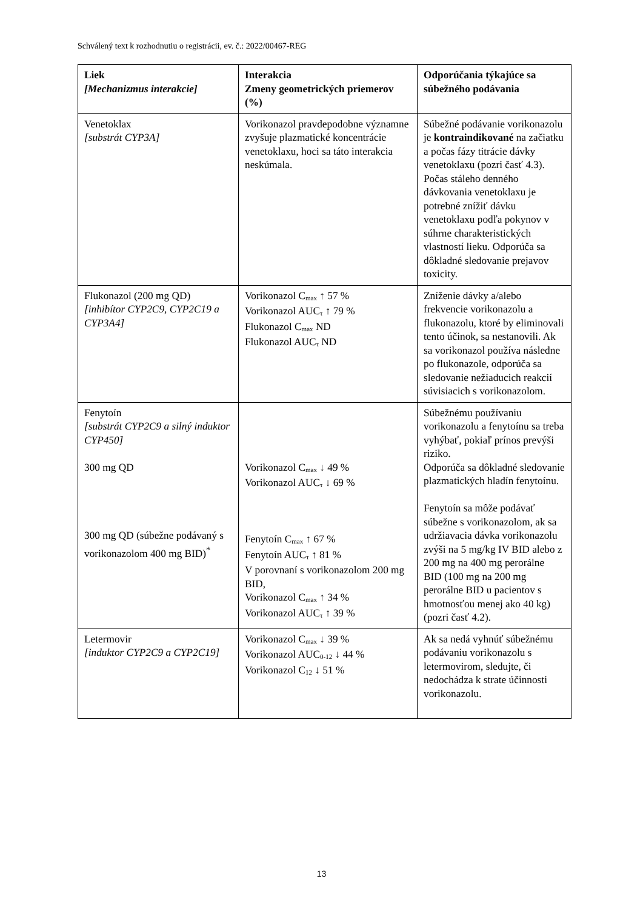Schválený text k rozhodnutiu o registrácii, ev. č.: 2022/00467-REG
| Liek [Mechanizmus interakcie] | Interakcia Zmeny geometrických priemerov (%) | Odporúčania týkajúce sa súbežného podávania |
| --- | --- | --- |
| Venetoklax [substrát CYP3A] | Vorikonazol pravdepodobne významne zvyšuje plazmatické koncentrácie venetoklaxu, hoci sa táto interakcia neskúmala. | Súbežné podávanie vorikonazolu je kontraindikované na začiatku a počas fázy titrácie dávky venetoklaxu (pozri časť 4.3). Počas stáleho denného dávkovania venetoklaxu je potrebné znížiť dávku venetoklaxu podľa pokynov v súhrne charakteristických vlastností lieku. Odporúča sa dôkladné sledovanie prejavov toxicity. |
| Flukonazol (200 mg QD) [inhibítor CYP2C9, CYP2C19 a CYP3A4] | Vorikonazol C<sub>max</sub> ↑ 57 % Vorikonazol AUC<sub>τ</sub> ↑ 79 % Flukonazol C<sub>max</sub> ND Flukonazol AUC<sub>τ</sub> ND | Zníženie dávky a/alebo frekvencie vorikonazolu a flukonazolu, ktoré by eliminovali tento účinok, sa nestanovili. Ak sa vorikonazol používa následne po flukonazole, odporúča sa sledovanie nežiaducich reakcií súvisiacich s vorikonazolom. |
| Fenytoín [substrát CYP2C9 a silný induktor CYP450] 300 mg QD 300 mg QD (súbežne podávaný s vorikonazolom 400 mg BID)<sup>*</sup> | Vorikonazol C<sub>max</sub> ↓ 49 % Vorikonazol AUC<sub>τ</sub> ↓ 69 % Fenytoín C<sub>max</sub> ↑ 67 % Fenytoín AUC<sub>τ</sub> ↑ 81 % V porovnaní s vorikonazolom 200 mg BID, Vorikonazol C<sub>max</sub> ↑ 34 % Vorikonazol AUC<sub>τ</sub> ↑ 39 % | Súbežnému používaniu vorikonazolu a fenytoínu sa treba vyhýbať, pokiaľ prínos prevýši riziko. Odporúča sa dôkladné sledovanie plazmatických hladín fenytoínu. Fenytoín sa môže podávať súbežne s vorikonazolom, ak sa udržiavacia dávka vorikonazolu zvýši na 5 mg/kg IV BID alebo z 200 mg na 400 mg perorálne BID (100 mg na 200 mg perorálne BID u pacientov s hmotnosťou menej ako 40 kg) (pozri časť 4.2). |
| Letermovir [induktor CYP2C9 a CYP2C19] | Vorikonazol C<sub>max</sub> ↓ 39 % Vorikonazol AUC<sub>0-12</sub> ↓ 44 % Vorikonazol C<sub>12</sub> ↓ 51 % | Ak sa nedá vyhnúť súbežnému podávaniu vorikonazolu s letermovirom, sledujte, či nedochádza k strate účinnosti vorikonazolu. |
13